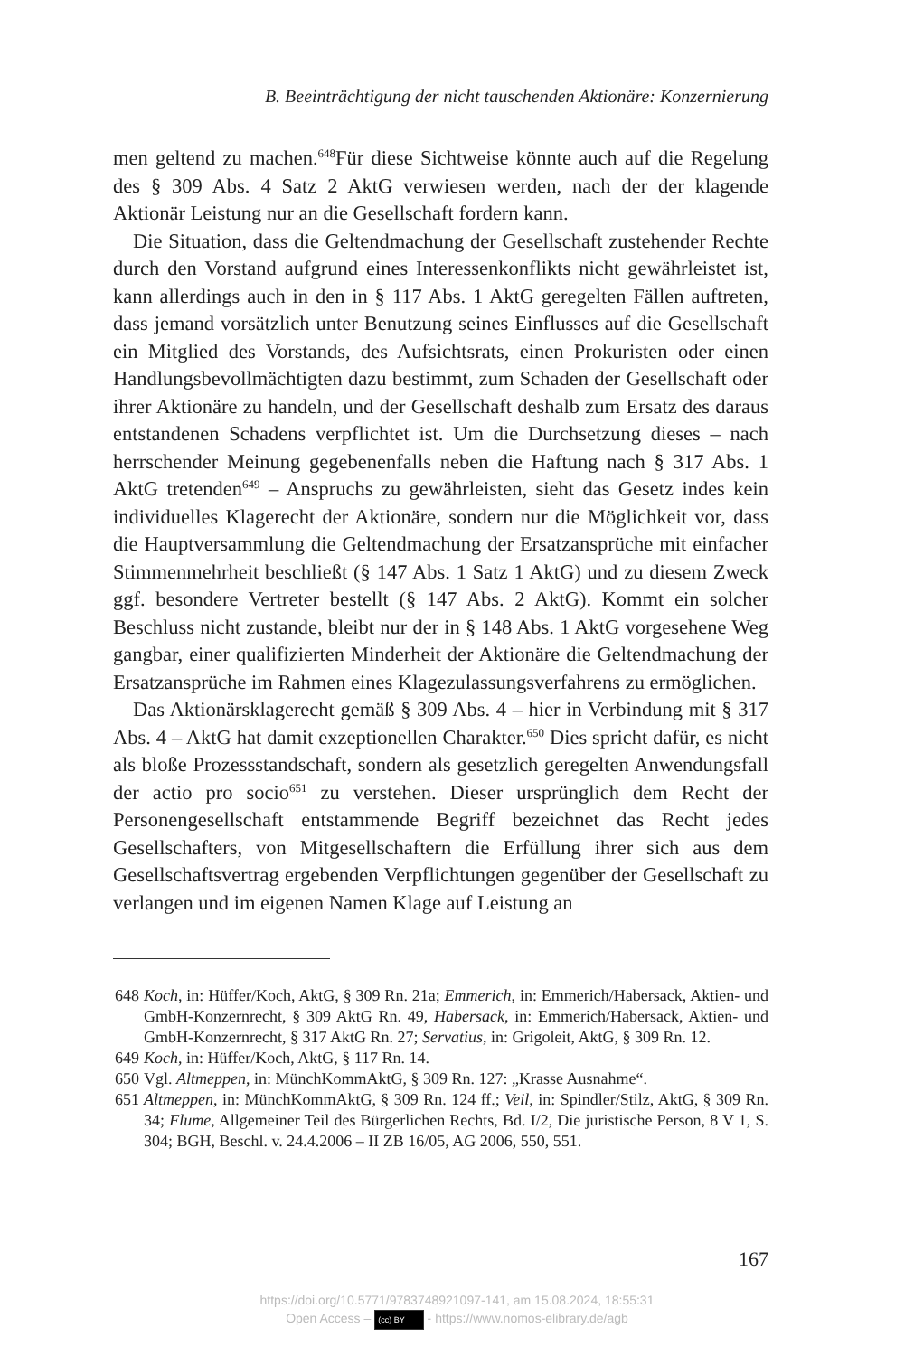B. Beeinträchtigung der nicht tauschenden Aktionäre: Konzernierung
men geltend zu machen.<sup>648</sup>Für diese Sichtweise könnte auch auf die Regelung des § 309 Abs. 4 Satz 2 AktG verwiesen werden, nach der der klagende Aktionär Leistung nur an die Gesellschaft fordern kann.
Die Situation, dass die Geltendmachung der Gesellschaft zustehender Rechte durch den Vorstand aufgrund eines Interessenkonflikts nicht gewährleistet ist, kann allerdings auch in den in § 117 Abs. 1 AktG geregelten Fällen auftreten, dass jemand vorsätzlich unter Benutzung seines Einflusses auf die Gesellschaft ein Mitglied des Vorstands, des Aufsichtsrats, einen Prokuristen oder einen Handlungsbevollmächtigten dazu bestimmt, zum Schaden der Gesellschaft oder ihrer Aktionäre zu handeln, und der Gesellschaft deshalb zum Ersatz des daraus entstandenen Schadens verpflichtet ist. Um die Durchsetzung dieses – nach herrschender Meinung gegebenenfalls neben die Haftung nach § 317 Abs. 1 AktG tretenden<sup>649</sup> – Anspruchs zu gewährleisten, sieht das Gesetz indes kein individuelles Klagerecht der Aktionäre, sondern nur die Möglichkeit vor, dass die Hauptversammlung die Geltendmachung der Ersatzansprüche mit einfacher Stimmenmehrheit beschließt (§ 147 Abs. 1 Satz 1 AktG) und zu diesem Zweck ggf. besondere Vertreter bestellt (§ 147 Abs. 2 AktG). Kommt ein solcher Beschluss nicht zustande, bleibt nur der in § 148 Abs. 1 AktG vorgesehene Weg gangbar, einer qualifizierten Minderheit der Aktionäre die Geltendmachung der Ersatzansprüche im Rahmen eines Klagezulassungsverfahrens zu ermöglichen.
Das Aktionärsklagerecht gemäß § 309 Abs. 4 – hier in Verbindung mit § 317 Abs. 4 – AktG hat damit exzeptionellen Charakter.<sup>650</sup> Dies spricht dafür, es nicht als bloße Prozessstandschaft, sondern als gesetzlich geregelten Anwendungsfall der actio pro socio<sup>651</sup> zu verstehen. Dieser ursprünglich dem Recht der Personengesellschaft entstammende Begriff bezeichnet das Recht jedes Gesellschafters, von Mitgesellschaftern die Erfüllung ihrer sich aus dem Gesellschaftsvertrag ergebenden Verpflichtungen gegenüber der Gesellschaft zu verlangen und im eigenen Namen Klage auf Leistung an
648 Koch, in: Hüffer/Koch, AktG, § 309 Rn. 21a; Emmerich, in: Emmerich/Habersack, Aktien- und GmbH-Konzernrecht, § 309 AktG Rn. 49, Habersack, in: Emmerich/Habersack, Aktien- und GmbH-Konzernrecht, § 317 AktG Rn. 27; Servatius, in: Grigoleit, AktG, § 309 Rn. 12.
649 Koch, in: Hüffer/Koch, AktG, § 117 Rn. 14.
650 Vgl. Altmeppen, in: MünchKommAktG, § 309 Rn. 127: „Krasse Ausnahme“.
651 Altmeppen, in: MünchKommAktG, § 309 Rn. 124 ff.; Veil, in: Spindler/Stilz, AktG, § 309 Rn. 34; Flume, Allgemeiner Teil des Bürgerlichen Rechts, Bd. I/2, Die juristische Person, 8 V 1, S. 304; BGH, Beschl. v. 24.4.2006 – II ZB 16/05, AG 2006, 550, 551.
167
https://doi.org/10.5771/9783748921097-141, am 15.08.2024, 18:55:31
Open Access – (cc) BY - https://www.nomos-elibrary.de/agb